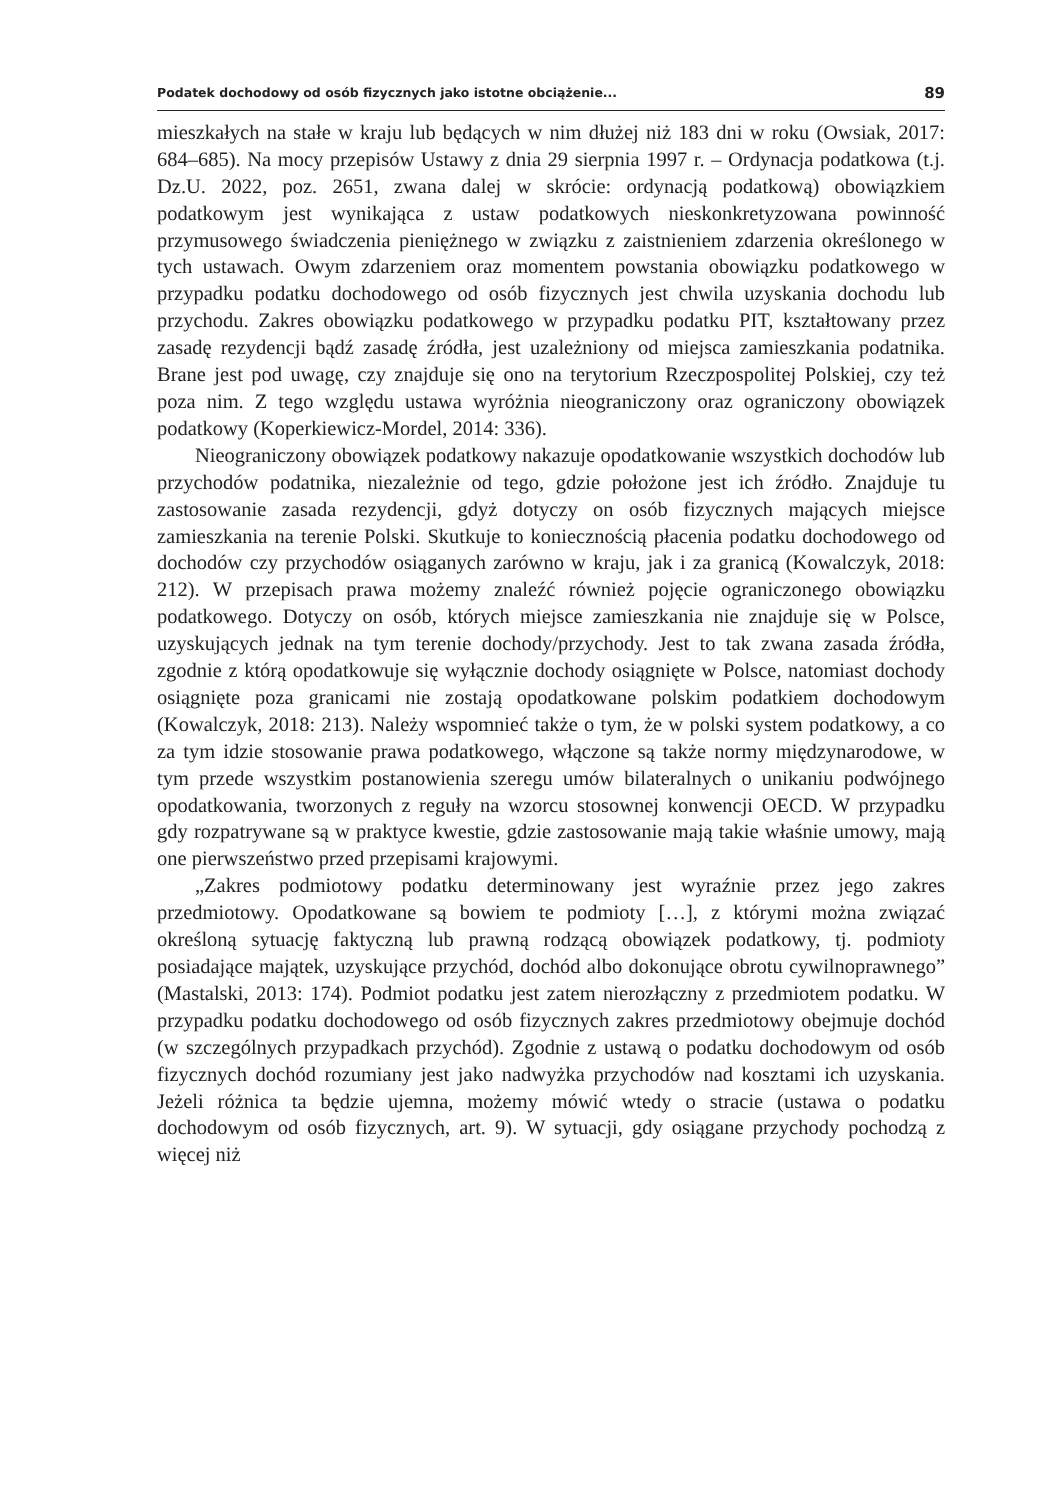Podatek dochodowy od osób fizycznych jako istotne obciążenie... 89
mieszkałych na stałe w kraju lub będących w nim dłużej niż 183 dni w roku (Owsiak, 2017: 684–685). Na mocy przepisów Ustawy z dnia 29 sierpnia 1997 r. – Ordynacja podatkowa (t.j. Dz.U. 2022, poz. 2651, zwana dalej w skrócie: ordynacją podatkową) obowiązkiem podatkowym jest wynikająca z ustaw podatkowych nieskonkretyzowana powinność przymusowego świadczenia pieniężnego w związku z zaistnieniem zdarzenia określonego w tych ustawach. Owym zdarzeniem oraz momentem powstania obowiązku podatkowego w przypadku podatku dochodowego od osób fizycznych jest chwila uzyskania dochodu lub przychodu. Zakres obowiązku podatkowego w przypadku podatku PIT, kształtowany przez zasadę rezydencji bądź zasadę źródła, jest uzależniony od miejsca zamieszkania podatnika. Brane jest pod uwagę, czy znajduje się ono na terytorium Rzeczpospolitej Polskiej, czy też poza nim. Z tego względu ustawa wyróżnia nieograniczony oraz ograniczony obowiązek podatkowy (Koperkiewicz-Mordel, 2014: 336).
Nieograniczony obowiązek podatkowy nakazuje opodatkowanie wszystkich dochodów lub przychodów podatnika, niezależnie od tego, gdzie położone jest ich źródło. Znajduje tu zastosowanie zasada rezydencji, gdyż dotyczy on osób fizycznych mających miejsce zamieszkania na terenie Polski. Skutkuje to koniecznością płacenia podatku dochodowego od dochodów czy przychodów osiąganych zarówno w kraju, jak i za granicą (Kowalczyk, 2018: 212). W przepisach prawa możemy znaleźć również pojęcie ograniczonego obowiązku podatkowego. Dotyczy on osób, których miejsce zamieszkania nie znajduje się w Polsce, uzyskujących jednak na tym terenie dochody/przychody. Jest to tak zwana zasada źródła, zgodnie z którą opodatkowuje się wyłącznie dochody osiągnięte w Polsce, natomiast dochody osiągnięte poza granicami nie zostają opodatkowane polskim podatkiem dochodowym (Kowalczyk, 2018: 213). Należy wspomnieć także o tym, że w polski system podatkowy, a co za tym idzie stosowanie prawa podatkowego, włączone są także normy międzynarodowe, w tym przede wszystkim postanowienia szeregu umów bilateralnych o unikaniu podwójnego opodatkowania, tworzonych z reguły na wzorcu stosownej konwencji OECD. W przypadku gdy rozpatrywane są w praktyce kwestie, gdzie zastosowanie mają takie właśnie umowy, mają one pierwszeństwo przed przepisami krajowymi.
„Zakres podmiotowy podatku determinowany jest wyraźnie przez jego zakres przedmiotowy. Opodatkowane są bowiem te podmioty […], z którymi można związać określoną sytuację faktyczną lub prawną rodzącą obowiązek podatkowy, tj. podmioty posiadające majątek, uzyskujące przychód, dochód albo dokonujące obrotu cywilnoprawnego” (Mastalski, 2013: 174). Podmiot podatku jest zatem nierozłączny z przedmiotem podatku. W przypadku podatku dochodowego od osób fizycznych zakres przedmiotowy obejmuje dochód (w szczególnych przypadkach przychód). Zgodnie z ustawą o podatku dochodowym od osób fizycznych dochód rozumiany jest jako nadwyżka przychodów nad kosztami ich uzyskania. Jeżeli różnica ta będzie ujemna, możemy mówić wtedy o stracie (ustawa o podatku dochodowym od osób fizycznych, art. 9). W sytuacji, gdy osiągane przychody pochodzą z więcej niż